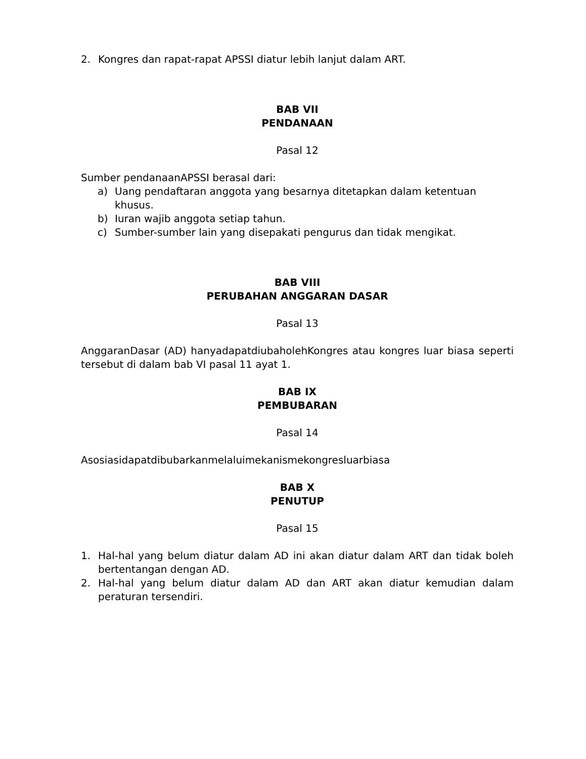2. Kongres dan rapat-rapat APSSI diatur lebih lanjut dalam ART.
BAB VII
PENDANAAN
Pasal 12
Sumber pendanaanAPSSI berasal dari:
a) Uang pendaftaran anggota yang besarnya ditetapkan dalam ketentuan khusus.
b) Iuran wajib anggota setiap tahun.
c) Sumber-sumber lain yang disepakati pengurus dan tidak mengikat.
BAB VIII
PERUBAHAN ANGGARAN DASAR
Pasal 13
AnggaranDasar (AD) hanyadapatdiubaholehKongres atau kongres luar biasa seperti tersebut di dalam bab VI pasal 11 ayat 1.
BAB IX
PEMBUBARAN
Pasal 14
Asosiasidapatdibubarkanmelaluimekanismekongresluarbiasa
BAB X
PENUTUP
Pasal 15
1. Hal-hal yang belum diatur dalam AD ini akan diatur dalam ART dan tidak boleh bertentangan dengan AD.
2. Hal-hal yang belum diatur dalam AD dan ART akan diatur kemudian dalam peraturan tersendiri.